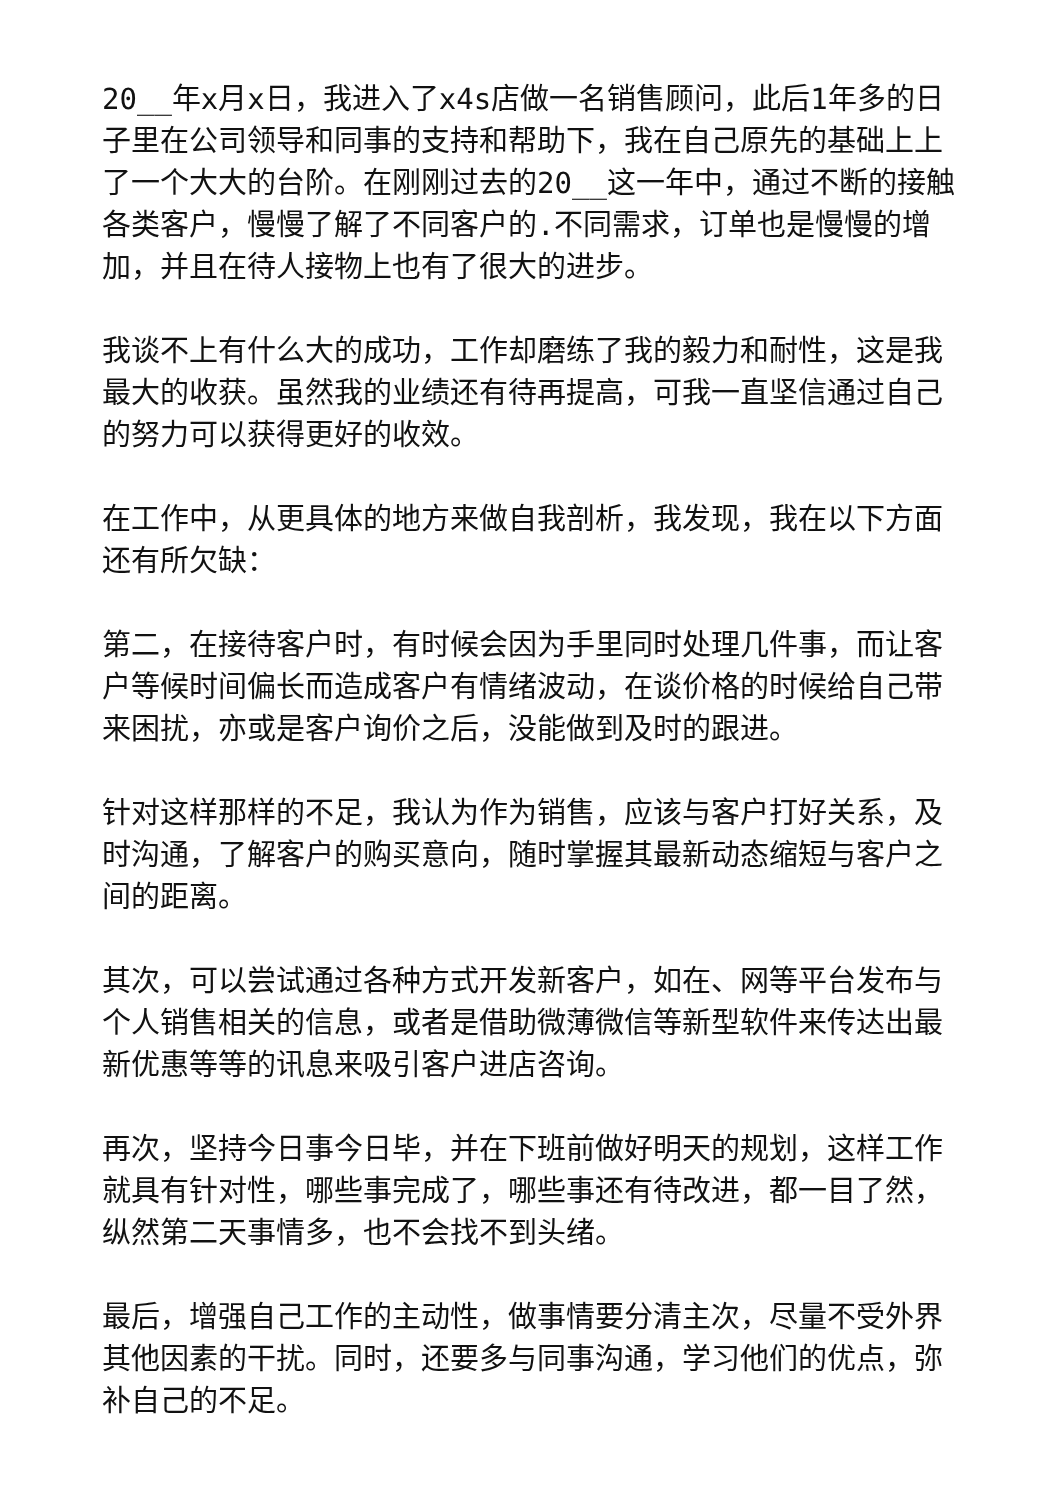20__年x月x日，我进入了x4s店做一名销售顾问，此后1年多的日子里在公司领导和同事的支持和帮助下，我在自己原先的基础上上了一个大大的台阶。在刚刚过去的20__这一年中，通过不断的接触各类客户，慢慢了解了不同客户的.不同需求，订单也是慢慢的增加，并且在待人接物上也有了很大的进步。
我谈不上有什么大的成功，工作却磨练了我的毅力和耐性，这是我最大的收获。虽然我的业绩还有待再提高，可我一直坚信通过自己的努力可以获得更好的收效。
在工作中，从更具体的地方来做自我剖析，我发现，我在以下方面还有所欠缺：
第二，在接待客户时，有时候会因为手里同时处理几件事，而让客户等候时间偏长而造成客户有情绪波动，在谈价格的时候给自己带来困扰，亦或是客户询价之后，没能做到及时的跟进。
针对这样那样的不足，我认为作为销售，应该与客户打好关系，及时沟通，了解客户的购买意向，随时掌握其最新动态缩短与客户之间的距离。
其次，可以尝试通过各种方式开发新客户，如在、网等平台发布与个人销售相关的信息，或者是借助微薄微信等新型软件来传达出最新优惠等等的讯息来吸引客户进店咨询。
再次，坚持今日事今日毕，并在下班前做好明天的规划，这样工作就具有针对性，哪些事完成了，哪些事还有待改进，都一目了然，纵然第二天事情多，也不会找不到头绪。
最后，增强自己工作的主动性，做事情要分清主次，尽量不受外界其他因素的干扰。同时，还要多与同事沟通，学习他们的优点，弥补自己的不足。